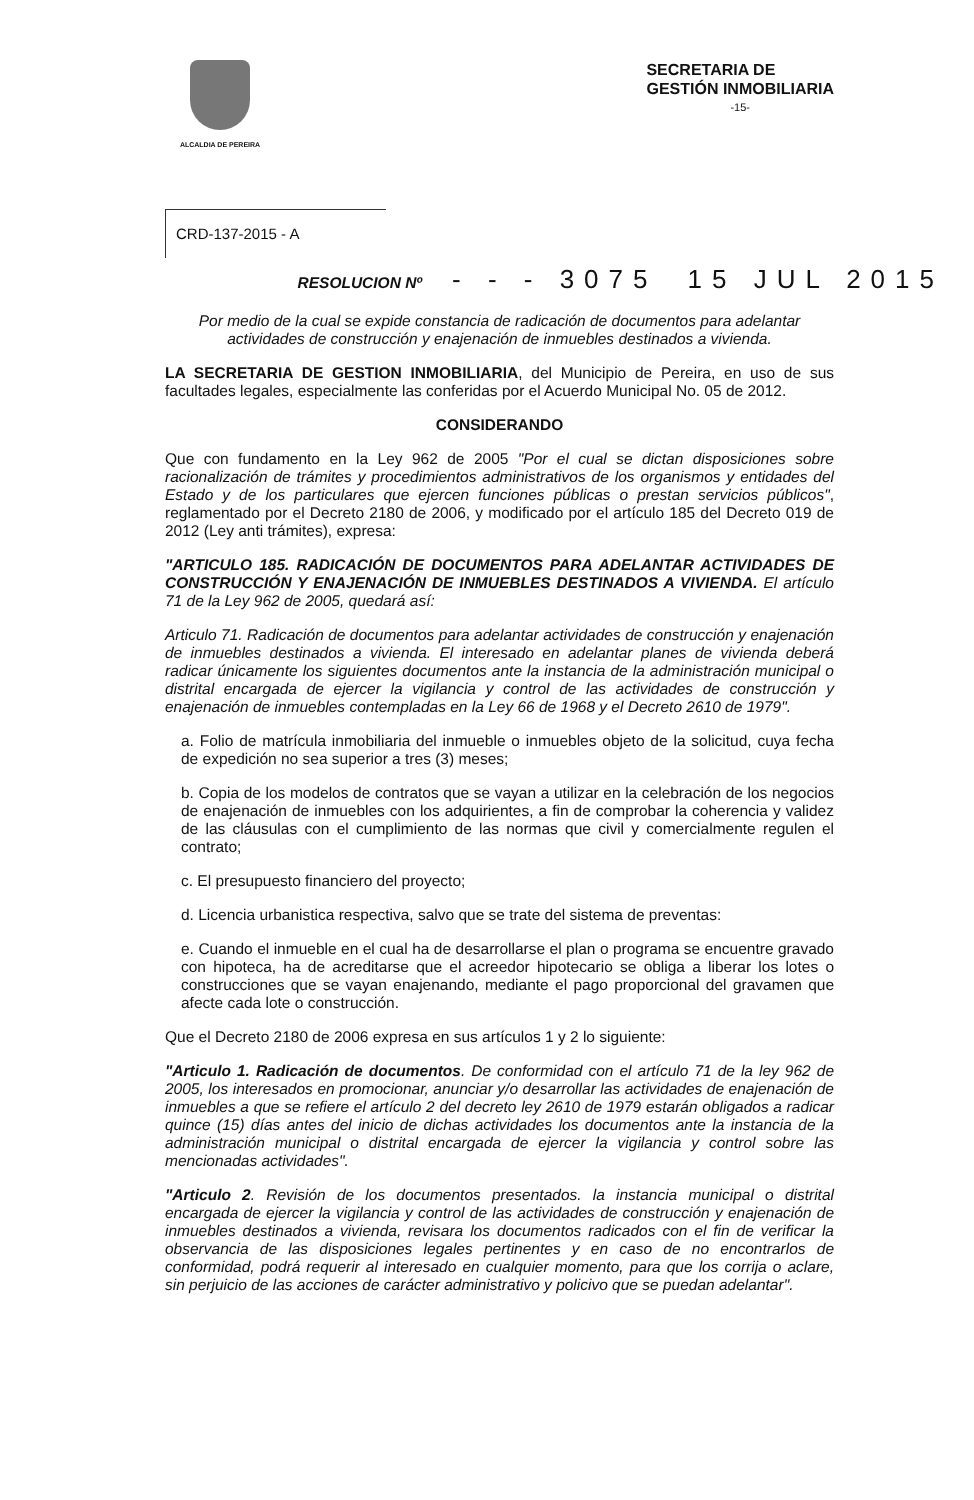ALCALDIA DE PEREIRA
SECRETARIA DE
GESTIÓN INMOBILIARIA
-15-
CRD-137-2015 - A
RESOLUCION Nº - - - 3075 15 JUL 2015
Por medio de la cual se expide constancia de radicación de documentos para adelantar actividades de construcción y enajenación de inmuebles destinados a vivienda.
LA SECRETARIA DE GESTION INMOBILIARIA, del Municipio de Pereira, en uso de sus facultades legales, especialmente las conferidas por el Acuerdo Municipal No. 05 de 2012.
CONSIDERANDO
Que con fundamento en la Ley 962 de 2005 "Por el cual se dictan disposiciones sobre racionalización de trámites y procedimientos administrativos de los organismos y entidades del Estado y de los particulares que ejercen funciones públicas o prestan servicios públicos", reglamentado por el Decreto 2180 de 2006, y modificado por el artículo 185 del Decreto 019 de 2012 (Ley anti trámites), expresa:
"ARTICULO 185. RADICACIÓN DE DOCUMENTOS PARA ADELANTAR ACTIVIDADES DE CONSTRUCCIÓN Y ENAJENACIÓN DE INMUEBLES DESTINADOS A VIVIENDA. El artículo 71 de la Ley 962 de 2005, quedará así:
Articulo 71. Radicación de documentos para adelantar actividades de construcción y enajenación de inmuebles destinados a vivienda. El interesado en adelantar planes de vivienda deberá radicar únicamente los siguientes documentos ante la instancia de la administración municipal o distrital encargada de ejercer la vigilancia y control de las actividades de construcción y enajenación de inmuebles contempladas en la Ley 66 de 1968 y el Decreto 2610 de 1979".
a. Folio de matrícula inmobiliaria del inmueble o inmuebles objeto de la solicitud, cuya fecha de expedición no sea superior a tres (3) meses;
b. Copia de los modelos de contratos que se vayan a utilizar en la celebración de los negocios de enajenación de inmuebles con los adquirientes, a fin de comprobar la coherencia y validez de las cláusulas con el cumplimiento de las normas que civil y comercialmente regulen el contrato;
c. El presupuesto financiero del proyecto;
d. Licencia urbanistica respectiva, salvo que se trate del sistema de preventas:
e. Cuando el inmueble en el cual ha de desarrollarse el plan o programa se encuentre gravado con hipoteca, ha de acreditarse que el acreedor hipotecario se obliga a liberar los lotes o construcciones que se vayan enajenando, mediante el pago proporcional del gravamen que afecte cada lote o construcción.
Que el Decreto 2180 de 2006 expresa en sus artículos 1 y 2 lo siguiente:
"Articulo 1. Radicación de documentos. De conformidad con el artículo 71 de la ley 962 de 2005, los interesados en promocionar, anunciar y/o desarrollar las actividades de enajenación de inmuebles a que se refiere el artículo 2 del decreto ley 2610 de 1979 estarán obligados a radicar quince (15) días antes del inicio de dichas actividades los documentos ante la instancia de la administración municipal o distrital encargada de ejercer la vigilancia y control sobre las mencionadas actividades".
"Articulo 2. Revisión de los documentos presentados. la instancia municipal o distrital encargada de ejercer la vigilancia y control de las actividades de construcción y enajenación de inmuebles destinados a vivienda, revisara los documentos radicados con el fin de verificar la observancia de las disposiciones legales pertinentes y en caso de no encontrarlos de conformidad, podrá requerir al interesado en cualquier momento, para que los corrija o aclare, sin perjuicio de las acciones de carácter administrativo y policivo que se puedan adelantar".